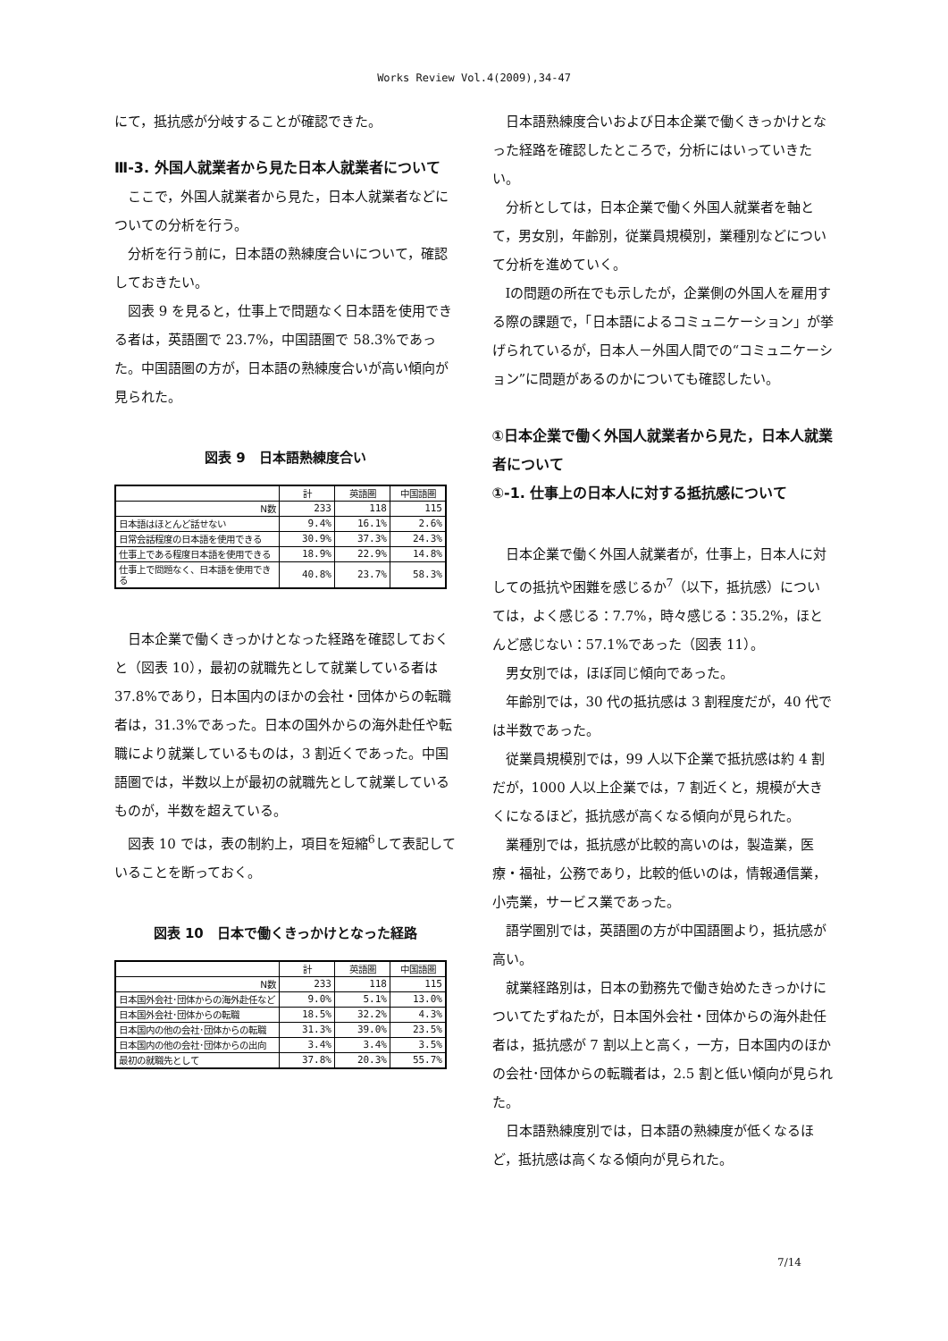Works Review Vol.4(2009),34-47
にて，抵抗感が分岐することが確認できた。
Ⅲ-3. 外国人就業者から見た日本人就業者について
ここで，外国人就業者から見た，日本人就業者などについての分析を行う。
分析を行う前に，日本語の熟練度合いについて，確認しておきたい。
図表 9 を見ると，仕事上で問題なく日本語を使用できる者は，英語圏で 23.7%，中国語圏で 58.3%であった。中国語圏の方が，日本語の熟練度合いが高い傾向が見られた。
図表 9　日本語熟練度合い
| | 計 | 英語圏 | 中国語圏 |
| --- | --- | --- | --- |
| N数 | 233 | 118 | 115 |
| 日本語はほとんど話せない | 9.4% | 16.1% | 2.6% |
| 日常会話程度の日本語を使用できる | 30.9% | 37.3% | 24.3% |
| 仕事上である程度日本語を使用できる | 18.9% | 22.9% | 14.8% |
| 仕事上で問題なく、日本語を使用できる | 40.8% | 23.7% | 58.3% |
日本企業で働くきっかけとなった経路を確認しておくと（図表 10），最初の就職先として就業している者は 37.8%であり，日本国内のほかの会社・団体からの転職者は，31.3%であった。日本の国外からの海外赴任や転職により就業しているものは，3 割近くであった。中国語圏では，半数以上が最初の就職先として就業しているものが，半数を超えている。
図表 10 では，表の制約上，項目を短縮<sup>6</sup>して表記していることを断っておく。
図表 10　日本で働くきっかけとなった経路
| | 計 | 英語圏 | 中国語圏 |
| --- | --- | --- | --- |
| N数 | 233 | 118 | 115 |
| 日本国外会社･団体からの海外赴任など | 9.0% | 5.1% | 13.0% |
| 日本国外会社･団体からの転職 | 18.5% | 32.2% | 4.3% |
| 日本国内の他の会社･団体からの転職 | 31.3% | 39.0% | 23.5% |
| 日本国内の他の会社･団体からの出向 | 3.4% | 3.4% | 3.5% |
| 最初の就職先として | 37.8% | 20.3% | 55.7% |
日本語熟練度合いおよび日本企業で働くきっかけとなった経路を確認したところで，分析にはいっていきたい。
分析としては，日本企業で働く外国人就業者を軸とて，男女別，年齢別，従業員規模別，業種別などについて分析を進めていく。
Ⅰの問題の所在でも示したが，企業側の外国人を雇用する際の課題で，「日本語によるコミュニケーション」が挙げられているが，日本人－外国人間での“コミュニケーション”に問題があるのかについても確認したい。
①日本企業で働く外国人就業者から見た，日本人就業者について
①-1. 仕事上の日本人に対する抵抗感について
日本企業で働く外国人就業者が，仕事上，日本人に対しての抵抗や困難を感じるか<sup>7</sup>（以下，抵抗感）については，よく感じる：7.7%，時々感じる：35.2%，ほとんど感じない：57.1%であった（図表 11）。
男女別では，ほぼ同じ傾向であった。
年齢別では，30 代の抵抗感は 3 割程度だが，40 代では半数であった。
従業員規模別では，99 人以下企業で抵抗感は約 4 割だが，1000 人以上企業では，7 割近くと，規模が大きくになるほど，抵抗感が高くなる傾向が見られた。
業種別では，抵抗感が比較的高いのは，製造業，医療・福祉，公務であり，比較的低いのは，情報通信業，小売業，サービス業であった。
語学圏別では，英語圏の方が中国語圏より，抵抗感が高い。
就業経路別は，日本の勤務先で働き始めたきっかけについてたずねたが，日本国外会社・団体からの海外赴任者は，抵抗感が 7 割以上と高く，一方，日本国内のほかの会社･団体からの転職者は，2.5 割と低い傾向が見られた。
日本語熟練度別では，日本語の熟練度が低くなるほど，抵抗感は高くなる傾向が見られた。
7/14